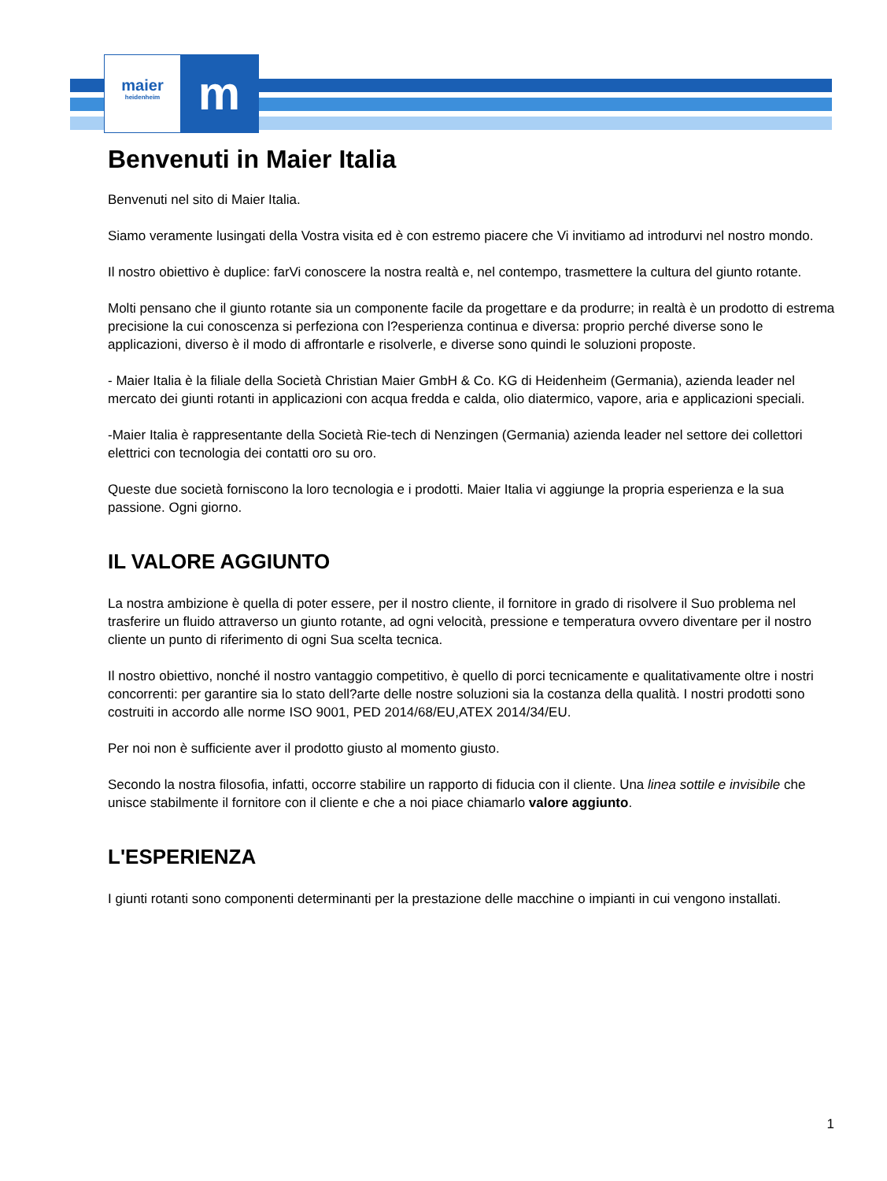maier
heidenheim
m
Benvenuti in Maier Italia
Benvenuti nel sito di Maier Italia.
Siamo veramente lusingati della Vostra visita ed è con estremo piacere che Vi invitiamo ad introdurvi nel nostro mondo.
Il nostro obiettivo è duplice: farVi conoscere la nostra realtà e, nel contempo, trasmettere la cultura del giunto rotante.
Molti pensano che il giunto rotante sia un componente facile da progettare e da produrre; in realtà è un prodotto di estrema precisione la cui conoscenza si perfeziona con l?esperienza continua e diversa: proprio perché diverse sono le applicazioni, diverso è il modo di affrontarle e risolverle, e diverse sono quindi le soluzioni proposte.
- Maier Italia è la filiale della Società Christian Maier GmbH & Co. KG di Heidenheim (Germania), azienda leader nel mercato dei giunti rotanti in applicazioni con acqua fredda e calda, olio diatermico, vapore, aria e applicazioni speciali.
-Maier Italia è rappresentante della Società Rie-tech di Nenzingen (Germania) azienda leader nel settore dei collettori elettrici con tecnologia dei contatti oro su oro.
Queste due società forniscono la loro tecnologia e i prodotti. Maier Italia vi aggiunge la propria esperienza e la sua passione. Ogni giorno.
IL VALORE AGGIUNTO
La nostra ambizione è quella di poter essere, per il nostro cliente, il fornitore in grado di risolvere il Suo problema nel trasferire un fluido attraverso un giunto rotante, ad ogni velocità, pressione e temperatura ovvero diventare per il nostro cliente un punto di riferimento di ogni Sua scelta tecnica.
Il nostro obiettivo, nonché il nostro vantaggio competitivo, è quello di porci tecnicamente e qualitativamente oltre i nostri concorrenti: per garantire sia lo stato dell?arte delle nostre soluzioni sia la costanza della qualità. I nostri prodotti sono costruiti in accordo alle norme ISO 9001, PED 2014/68/EU,ATEX 2014/34/EU.
Per noi non è sufficiente aver il prodotto giusto al momento giusto.
Secondo la nostra filosofia, infatti, occorre stabilire un rapporto di fiducia con il cliente. Una linea sottile e invisibile che unisce stabilmente il fornitore con il cliente e che a noi piace chiamarlo valore aggiunto.
L'ESPERIENZA
I giunti rotanti sono componenti determinanti per la prestazione delle macchine o impianti in cui vengono installati.
1